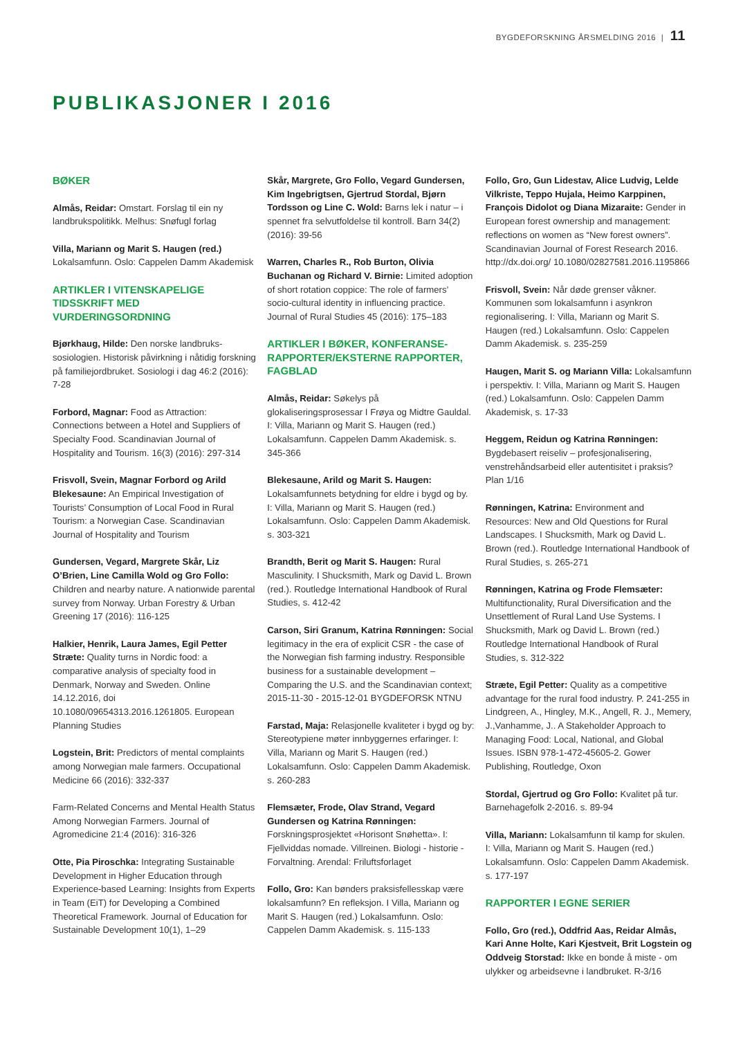BYGDEFORSKNING ÅRSMELDING 2016 | 11
PUBLIKASJONER I 2016
BØKER
Almås, Reidar: Omstart. Forslag til ein ny landbrukspolitikk. Melhus: Snøfugl forlag
Villa, Mariann og Marit S. Haugen (red.) Lokalsamfunn. Oslo: Cappelen Damm Akademisk
ARTIKLER I VITENSKAPELIGE TIDSSKRIFT MED VURDERINGSORDNING
Bjørkhaug, Hilde: Den norske landbruks-sosiologien. Historisk påvirkning i nåtidig forskning på familiejordbruket. Sosiologi i dag 46:2 (2016): 7-28
Forbord, Magnar: Food as Attraction: Connections between a Hotel and Suppliers of Specialty Food. Scandinavian Journal of Hospitality and Tourism. 16(3) (2016): 297-314
Frisvoll, Svein, Magnar Forbord og Arild Blekesaune: An Empirical Investigation of Tourists’ Consumption of Local Food in Rural Tourism: a Norwegian Case. Scandinavian Journal of Hospitality and Tourism
Gundersen, Vegard, Margrete Skår, Liz O’Brien, Line Camilla Wold og Gro Follo: Children and nearby nature. A nationwide parental survey from Norway. Urban Forestry & Urban Greening 17 (2016): 116-125
Halkier, Henrik, Laura James, Egil Petter Stræte: Quality turns in Nordic food: a comparative analysis of specialty food in Denmark, Norway and Sweden. Online 14.12.2016, doi 10.1080/09654313.2016.1261805. European Planning Studies
Logstein, Brit: Predictors of mental complaints among Norwegian male farmers. Occupational Medicine 66 (2016): 332-337
Farm-Related Concerns and Mental Health Status Among Norwegian Farmers. Journal of Agromedicine 21:4 (2016): 316-326
Otte, Pia Piroschka: Integrating Sustainable Development in Higher Education through Experience-based Learning: Insights from Experts in Team (EiT) for Developing a Combined Theoretical Framework. Journal of Education for Sustainable Development 10(1), 1–29
Skår, Margrete, Gro Follo, Vegard Gundersen, Kim Ingebrigtsen, Gjertrud Stordal, Bjørn Tordsson og Line C. Wold: Barns lek i natur – i spennet fra selvutfoldelse til kontroll. Barn 34(2) (2016): 39-56
Warren, Charles R., Rob Burton, Olivia Buchanan og Richard V. Birnie: Limited adoption of short rotation coppice: The role of farmers’ socio-cultural identity in influencing practice. Journal of Rural Studies 45 (2016): 175–183
ARTIKLER I BØKER, KONFERANSE-RAPPORTER/EKSTERNE RAPPORTER, FAGBLAD
Almås, Reidar: Søkelys på glokaliseringsprosessar I Frøya og Midtre Gauldal. I: Villa, Mariann og Marit S. Haugen (red.) Lokalsamfunn. Cappelen Damm Akademisk. s. 345-366
Blekesaune, Arild og Marit S. Haugen: Lokalsamfunnets betydning for eldre i bygd og by. I: Villa, Mariann og Marit S. Haugen (red.) Lokalsamfunn. Oslo: Cappelen Damm Akademisk. s. 303-321
Brandth, Berit og Marit S. Haugen: Rural Masculinity. I Shucksmith, Mark og David L. Brown (red.). Routledge International Handbook of Rural Studies, s. 412-42
Carson, Siri Granum, Katrina Rønningen: Social legitimacy in the era of explicit CSR - the case of the Norwegian fish farming industry. Responsible business for a sustainable development – Comparing the U.S. and the Scandinavian context; 2015-11-30 - 2015-12-01 BYGDEFORSK NTNU
Farstad, Maja: Relasjonelle kvaliteter i bygd og by: Stereotypiene møter innbyggernes erfaringer. I: Villa, Mariann og Marit S. Haugen (red.) Lokalsamfunn. Oslo: Cappelen Damm Akademisk. s. 260-283
Flemsæter, Frode, Olav Strand, Vegard Gundersen og Katrina Rønningen: Forskningsprosjektet «Horisont Snøhetta». I: Fjellviddas nomade. Villreinen. Biologi - historie - Forvaltning. Arendal: Friluftsforlaget
Follo, Gro: Kan bønders praksisfellesskap være lokalsamfunn? En refleksjon. I Villa, Mariann og Marit S. Haugen (red.) Lokalsamfunn. Oslo: Cappelen Damm Akademisk. s. 115-133
Follo, Gro, Gun Lidestav, Alice Ludvig, Lelde Vilkriste, Teppo Hujala, Heimo Karppinen, François Didolot og Diana Mizaraite: Gender in European forest ownership and management: reflections on women as “New forest owners”. Scandinavian Journal of Forest Research 2016. http://dx.doi.org/ 10.1080/02827581.2016.1195866
Frisvoll, Svein: Når døde grenser våkner. Kommunen som lokalsamfunn i asynkron regionalisering. I: Villa, Mariann og Marit S. Haugen (red.) Lokalsamfunn. Oslo: Cappelen Damm Akademisk. s. 235-259
Haugen, Marit S. og Mariann Villa: Lokalsamfunn i perspektiv. I: Villa, Mariann og Marit S. Haugen (red.) Lokalsamfunn. Oslo: Cappelen Damm Akademisk, s. 17-33
Heggem, Reidun og Katrina Rønningen: Bygdebasert reiseliv – profesjonalisering, venstrehåndsarbeid eller autentisitet i praksis? Plan 1/16
Rønningen, Katrina: Environment and Resources: New and Old Questions for Rural Landscapes. I Shucksmith, Mark og David L. Brown (red.). Routledge International Handbook of Rural Studies, s. 265-271
Rønningen, Katrina og Frode Flemsæter: Multifunctionality, Rural Diversification and the Unsettlement of Rural Land Use Systems. I Shucksmith, Mark og David L. Brown (red.) Routledge International Handbook of Rural Studies, s. 312-322
Stræte, Egil Petter: Quality as a competitive advantage for the rural food industry. P. 241-255 in Lindgreen, A., Hingley, M.K., Angell, R. J., Memery, J.,Vanhamme, J.. A Stakeholder Approach to Managing Food: Local, National, and Global Issues. ISBN 978-1-472-45605-2. Gower Publishing, Routledge, Oxon
Stordal, Gjertrud og Gro Follo: Kvalitet på tur. Barnehagefolk 2-2016. s. 89-94
Villa, Mariann: Lokalsamfunn til kamp for skulen. I: Villa, Mariann og Marit S. Haugen (red.) Lokalsamfunn. Oslo: Cappelen Damm Akademisk. s. 177-197
RAPPORTER I EGNE SERIER
Follo, Gro (red.), Oddfrid Aas, Reidar Almås, Kari Anne Holte, Kari Kjestveit, Brit Logstein og Oddveig Storstad: Ikke en bonde å miste - om ulykker og arbeidsevne i landbruket. R-3/16